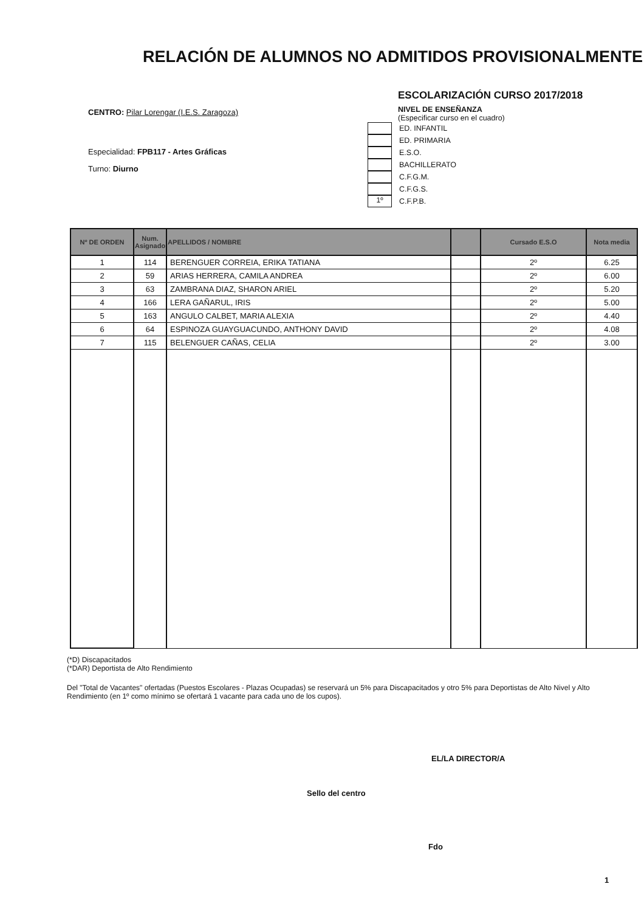RELACIÓN DE ALUMNOS NO ADMITIDOS PROVISIONALMENTE
CENTRO: Pilar Lorengar (I.E.S. Zaragoza)
Especialidad: FPB117 - Artes Gráficas
Turno: Diurno
ESCOLARIZACIÓN CURSO 2017/2018
NIVEL DE ENSEÑANZA
(Especificar curso en el cuadro)
ED. INFANTIL
ED. PRIMARIA
E.S.O.
BACHILLERATO
C.F.G.M.
C.F.G.S.
1º
C.F.P.B.
| Nº DE ORDEN | Num. Asignado | APELLIDOS / NOMBRE | | Cursado E.S.O | Nota media |
| --- | --- | --- | --- | --- | --- |
| 1 | 114 | BERENGUER CORREIA, ERIKA TATIANA | | 2º | 6.25 |
| 2 | 59 | ARIAS HERRERA, CAMILA ANDREA | | 2º | 6.00 |
| 3 | 63 | ZAMBRANA DIAZ, SHARON ARIEL | | 2º | 5.20 |
| 4 | 166 | LERA GAÑARUL, IRIS | | 2º | 5.00 |
| 5 | 163 | ANGULO CALBET, MARIA ALEXIA | | 2º | 4.40 |
| 6 | 64 | ESPINOZA GUAYGUACUNDO, ANTHONY DAVID | | 2º | 4.08 |
| 7 | 115 | BELENGUER CAÑAS, CELIA | | 2º | 3.00 |
(*D) Discapacitados
(*DAR) Deportista de Alto Rendimiento
Del "Total de Vacantes" ofertadas (Puestos Escolares - Plazas Ocupadas) se reservará un 5% para Discapacitados y otro 5% para Deportistas de Alto Nivel y Alto Rendimiento (en 1º como mínimo se ofertará 1 vacante para cada uno de los cupos).
EL/LA DIRECTOR/A
Sello del centro
Fdo
1